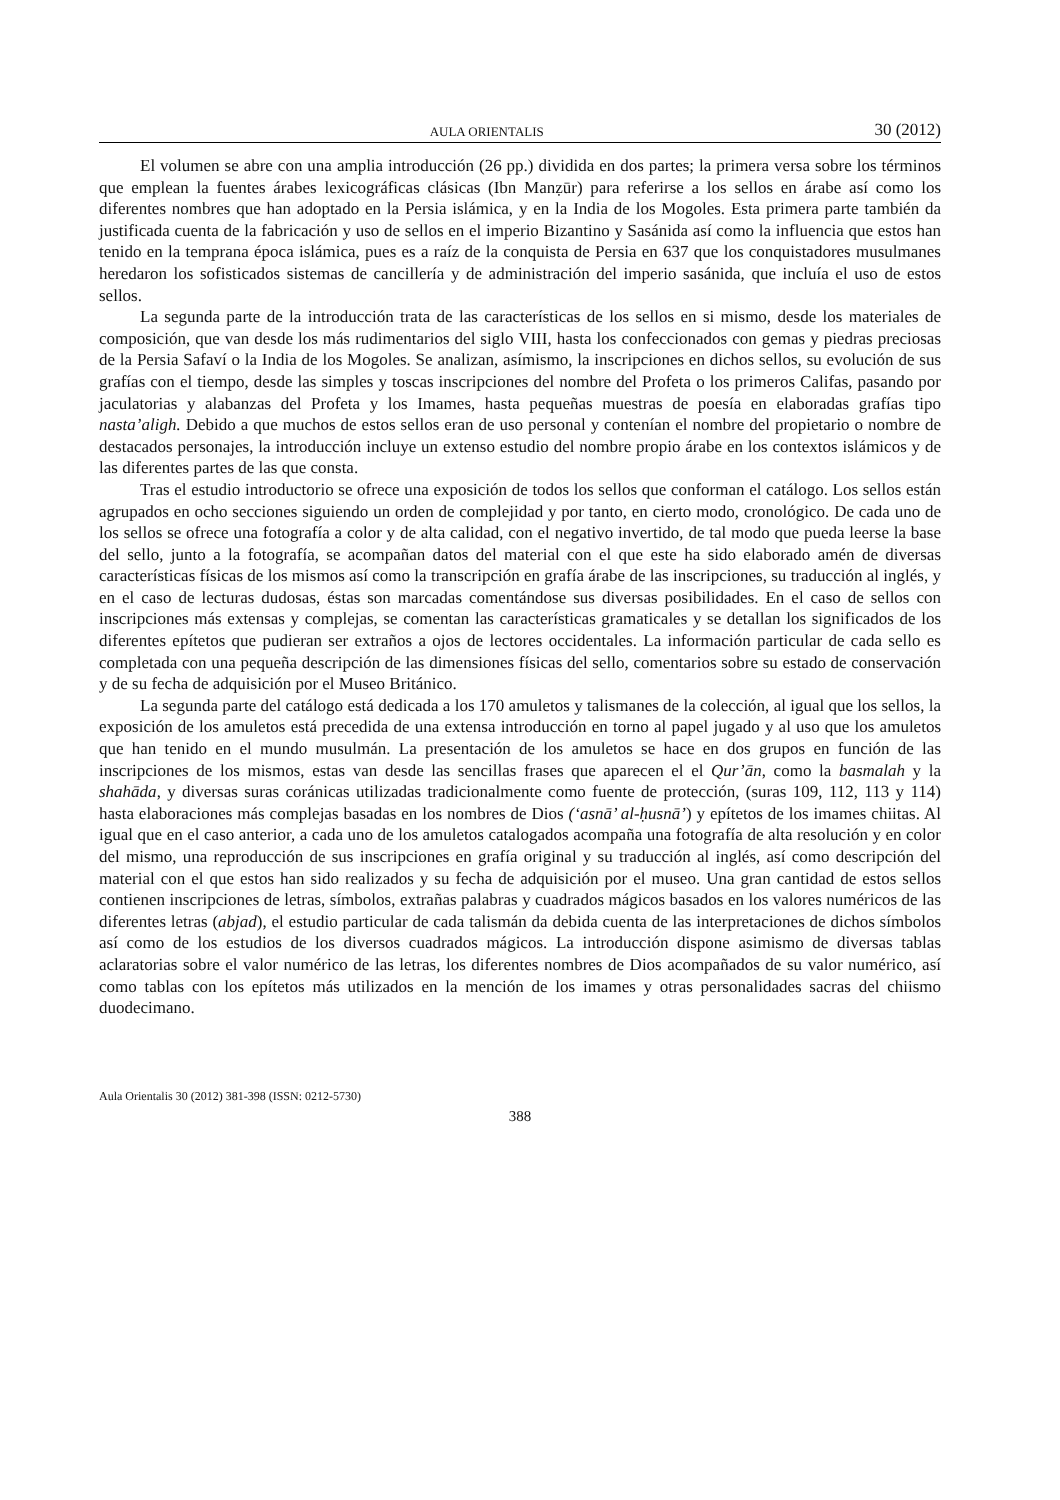AULA ORIENTALIS 30 (2012)
El volumen se abre con una amplia introducción (26 pp.) dividida en dos partes; la primera versa sobre los términos que emplean la fuentes árabes lexicográficas clásicas (Ibn Manẓūr) para referirse a los sellos en árabe así como los diferentes nombres que han adoptado en la Persia islámica, y en la India de los Mogoles. Esta primera parte también da justificada cuenta de la fabricación y uso de sellos en el imperio Bizantino y Sasánida así como la influencia que estos han tenido en la temprana época islámica, pues es a raíz de la conquista de Persia en 637 que los conquistadores musulmanes heredaron los sofisticados sistemas de cancillería y de administración del imperio sasánida, que incluía el uso de estos sellos.
La segunda parte de la introducción trata de las características de los sellos en si mismo, desde los materiales de composición, que van desde los más rudimentarios del siglo VIII, hasta los confeccionados con gemas y piedras preciosas de la Persia Safaví o la India de los Mogoles. Se analizan, asímismo, la inscripciones en dichos sellos, su evolución de sus grafías con el tiempo, desde las simples y toscas inscripciones del nombre del Profeta o los primeros Califas, pasando por jaculatorias y alabanzas del Profeta y los Imames, hasta pequeñas muestras de poesía en elaboradas grafías tipo nasta’aligh. Debido a que muchos de estos sellos eran de uso personal y contenían el nombre del propietario o nombre de destacados personajes, la introducción incluye un extenso estudio del nombre propio árabe en los contextos islámicos y de las diferentes partes de las que consta.
Tras el estudio introductorio se ofrece una exposición de todos los sellos que conforman el catálogo. Los sellos están agrupados en ocho secciones siguiendo un orden de complejidad y por tanto, en cierto modo, cronológico. De cada uno de los sellos se ofrece una fotografía a color y de alta calidad, con el negativo invertido, de tal modo que pueda leerse la base del sello, junto a la fotografía, se acompañan datos del material con el que este ha sido elaborado amén de diversas características físicas de los mismos así como la transcripción en grafía árabe de las inscripciones, su traducción al inglés, y en el caso de lecturas dudosas, éstas son marcadas comentándose sus diversas posibilidades. En el caso de sellos con inscripciones más extensas y complejas, se comentan las características gramaticales y se detallan los significados de los diferentes epítetos que pudieran ser extraños a ojos de lectores occidentales. La información particular de cada sello es completada con una pequeña descripción de las dimensiones físicas del sello, comentarios sobre su estado de conservación y de su fecha de adquisición por el Museo Británico.
La segunda parte del catálogo está dedicada a los 170 amuletos y talismanes de la colección, al igual que los sellos, la exposición de los amuletos está precedida de una extensa introducción en torno al papel jugado y al uso que los amuletos que han tenido en el mundo musulmán. La presentación de los amuletos se hace en dos grupos en función de las inscripciones de los mismos, estas van desde las sencillas frases que aparecen el el Qur’ān, como la basmalah y la shahāda, y diversas suras coránicas utilizadas tradicionalmente como fuente de protección, (suras 109, 112, 113 y 114) hasta elaboraciones más complejas basadas en los nombres de Dios (‘asnā’ al-ḥusnā’) y epítetos de los imames chiitas. Al igual que en el caso anterior, a cada uno de los amuletos catalogados acompaña una fotografía de alta resolución y en color del mismo, una reproducción de sus inscripciones en grafía original y su traducción al inglés, así como descripción del material con el que estos han sido realizados y su fecha de adquisición por el museo. Una gran cantidad de estos sellos contienen inscripciones de letras, símbolos, extrañas palabras y cuadrados mágicos basados en los valores numéricos de las diferentes letras (abjad), el estudio particular de cada talismán da debida cuenta de las interpretaciones de dichos símbolos así como de los estudios de los diversos cuadrados mágicos. La introducción dispone asimismo de diversas tablas aclaratorias sobre el valor numérico de las letras, los diferentes nombres de Dios acompañados de su valor numérico, así como tablas con los epítetos más utilizados en la mención de los imames y otras personalidades sacras del chiismo duodecimano.
Aula Orientalis 30 (2012) 381-398 (ISSN: 0212-5730)
388